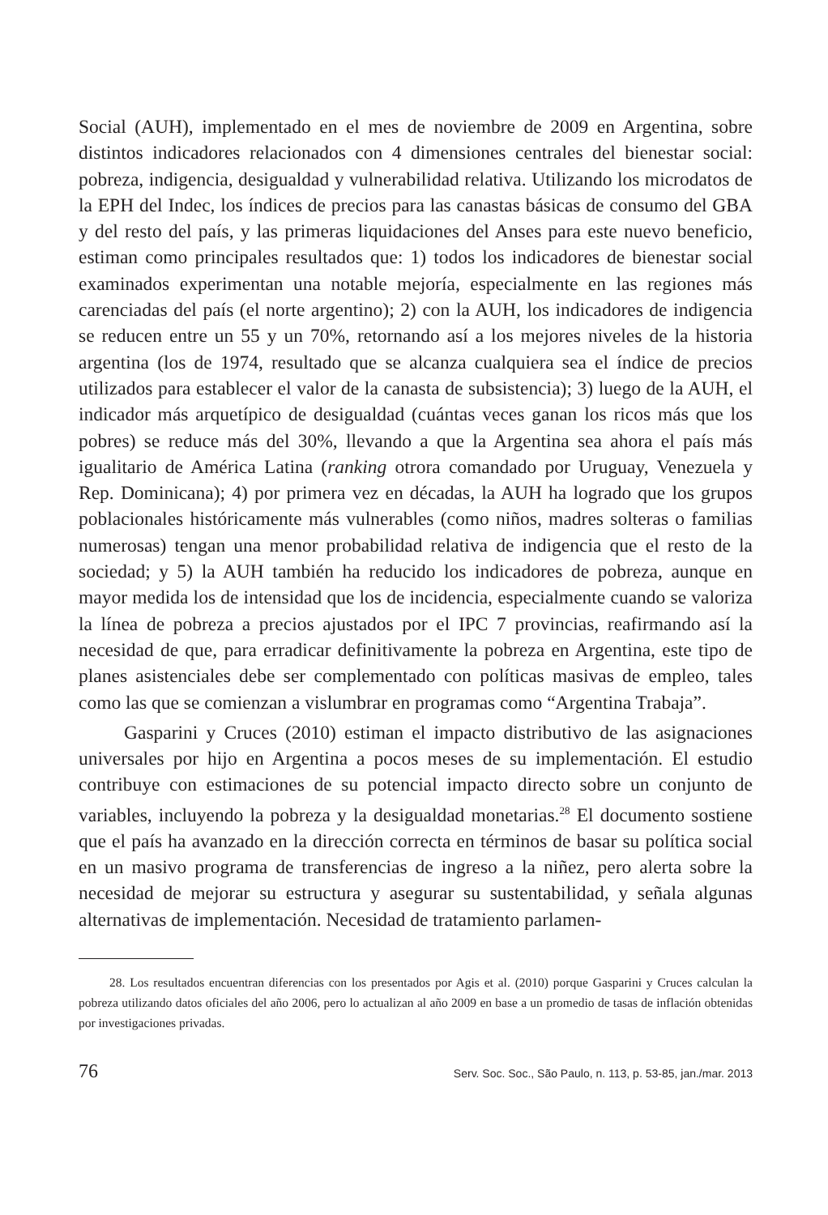Social (AUH), implementado en el mes de noviembre de 2009 en Argentina, sobre distintos indicadores relacionados con 4 dimensiones centrales del bienestar social: pobreza, indigencia, desigualdad y vulnerabilidad relativa. Utilizando los microdatos de la EPH del Indec, los índices de precios para las canastas básicas de consumo del GBA y del resto del país, y las primeras liquidaciones del Anses para este nuevo beneficio, estiman como principales resultados que: 1) todos los indicadores de bienestar social examinados experimentan una notable mejoría, especialmente en las regiones más carenciadas del país (el norte argentino); 2) con la AUH, los indicadores de indigencia se reducen entre un 55 y un 70%, retornando así a los mejores niveles de la historia argentina (los de 1974, resultado que se alcanza cualquiera sea el índice de precios utilizados para establecer el valor de la canasta de subsistencia); 3) luego de la AUH, el indicador más arquetípico de desigualdad (cuántas veces ganan los ricos más que los pobres) se reduce más del 30%, llevando a que la Argentina sea ahora el país más igualitario de América Latina (ranking otrora comandado por Uruguay, Venezuela y Rep. Dominicana); 4) por primera vez en décadas, la AUH ha logrado que los grupos poblacionales históricamente más vulnerables (como niños, madres solteras o familias numerosas) tengan una menor probabilidad relativa de indigencia que el resto de la sociedad; y 5) la AUH también ha reducido los indicadores de pobreza, aunque en mayor medida los de intensidad que los de incidencia, especialmente cuando se valoriza la línea de pobreza a precios ajustados por el IPC 7 provincias, reafirmando así la necesidad de que, para erradicar definitivamente la pobreza en Argentina, este tipo de planes asistenciales debe ser complementado con políticas masivas de empleo, tales como las que se comienzan a vislumbrar en programas como “Argentina Trabaja”.
Gasparini y Cruces (2010) estiman el impacto distributivo de las asignaciones universales por hijo en Argentina a pocos meses de su implementación. El estudio contribuye con estimaciones de su potencial impacto directo sobre un conjunto de variables, incluyendo la pobreza y la desigualdad monetarias.<sup>28</sup> El documento sostiene que el país ha avanzado en la dirección correcta en términos de basar su política social en un masivo programa de transferencias de ingreso a la niñez, pero alerta sobre la necesidad de mejorar su estructura y asegurar su sustentabilidad, y señala algunas alternativas de implementación. Necesidad de tratamiento parlamen-
28. Los resultados encuentran diferencias con los presentados por Agis et al. (2010) porque Gasparini y Cruces calculan la pobreza utilizando datos oficiales del año 2006, pero lo actualizan al año 2009 en base a un promedio de tasas de inflación obtenidas por investigaciones privadas.
76 Serv. Soc. Soc., São Paulo, n. 113, p. 53-85, jan./mar. 2013